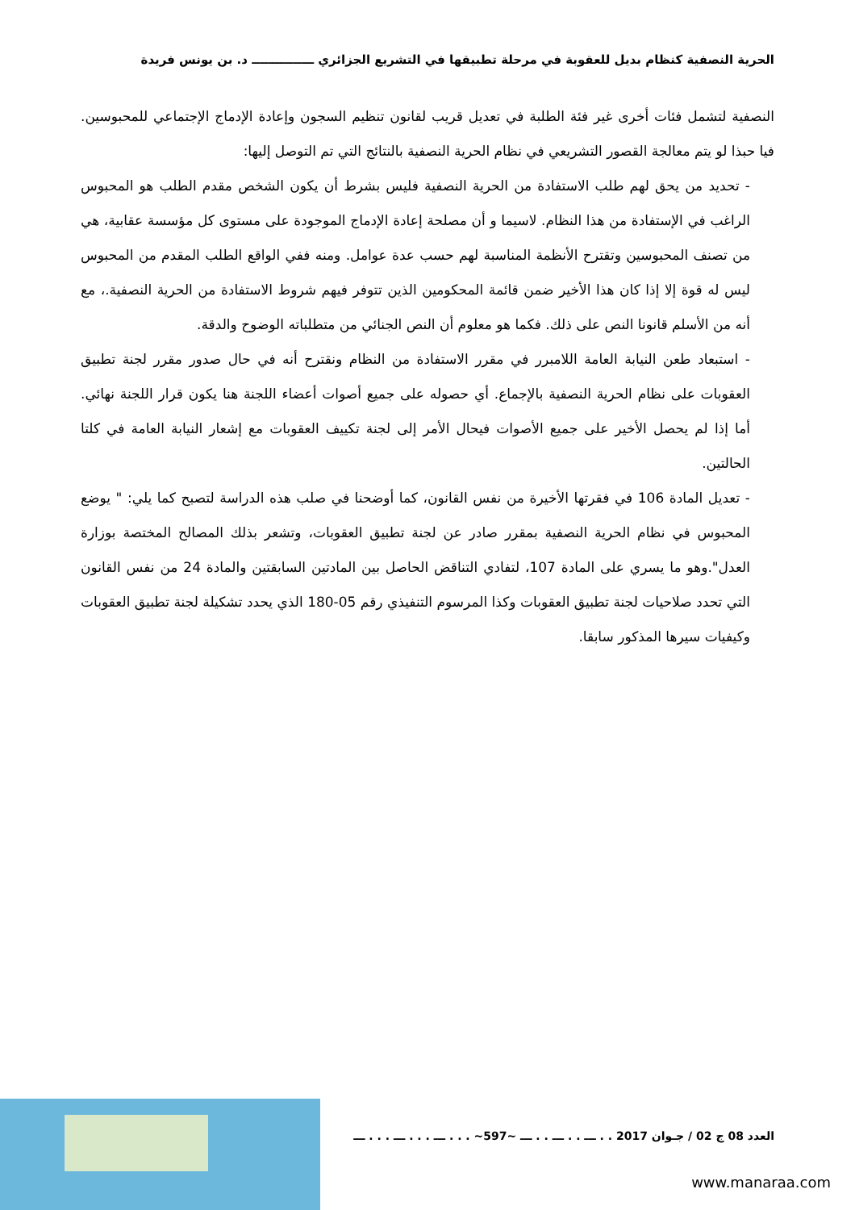الحرية النصفية كنظام بديل للعقوبة في مرحلة تطبيقها في التشريع الجزائري ـــــــــــــــ د. بن يونس فريدة
النصفية لتشمل فئات أخرى غير فئة الطلبة في تعديل قريب لقانون تنظيم السجون وإعادة الإدماج الإجتماعي للمحبوسين. فيا حبذا لو يتم معالجة القصور التشريعي في نظام الحرية النصفية بالنتائج التي تم التوصل إليها:
- تحديد من يحق لهم طلب الاستفادة من الحرية النصفية فليس بشرط أن يكون الشخص مقدم الطلب هو المحبوس الراغب في الإستفادة من هذا النظام. لاسيما و أن مصلحة إعادة الإدماج الموجودة على مستوى كل مؤسسة عقابية، هي من تصنف المحبوسين وتقترح الأنظمة المناسبة لهم حسب عدة عوامل. ومنه ففي الواقع الطلب المقدم من المحبوس ليس له قوة إلا إذا كان هذا الأخير ضمن قائمة المحكومين الذين تتوفر فيهم شروط الاستفادة من الحرية النصفية.، مع أنه من الأسلم قانونا النص على ذلك. فكما هو معلوم أن النص الجنائي من متطلباته الوضوح والدقة.
- استبعاد طعن النيابة العامة اللامبرر في مقرر الاستفادة من النظام ونقترح أنه في حال صدور مقرر لجنة تطبيق العقوبات على نظام الحرية النصفية بالإجماع. أي حصوله على جميع أصوات أعضاء اللجنة هنا يكون قرار اللجنة نهائي. أما إذا لم يحصل الأخير على جميع الأصوات فيحال الأمر إلى لجنة تكييف العقوبات مع إشعار النيابة العامة في كلتا الحالتين.
- تعديل المادة 106 في فقرتها الأخيرة من نفس القانون، كما أوضحنا في صلب هذه الدراسة لتصبح كما يلي: " يوضع المحبوس في نظام الحرية النصفية بمقرر صادر عن لجنة تطبيق العقوبات، وتشعر بذلك المصالح المختصة بوزارة العدل".وهو ما يسري على المادة 107، لتفادي التناقض الحاصل بين المادتين السابقتين والمادة 24 من نفس القانون التي تحدد صلاحيات لجنة تطبيق العقوبات وكذا المرسوم التنفيذي رقم 05-180 الذي يحدد تشكيلة لجنة تطبيق العقوبات وكيفيات سيرها المذكور سابقا.
العدد 08 ج 02 / جـوان 2017 . . ـــ . . ـــ . . ـــ ~597~ . . . ـــ . . . ـــ . . . ـــ
www.manaraa.com